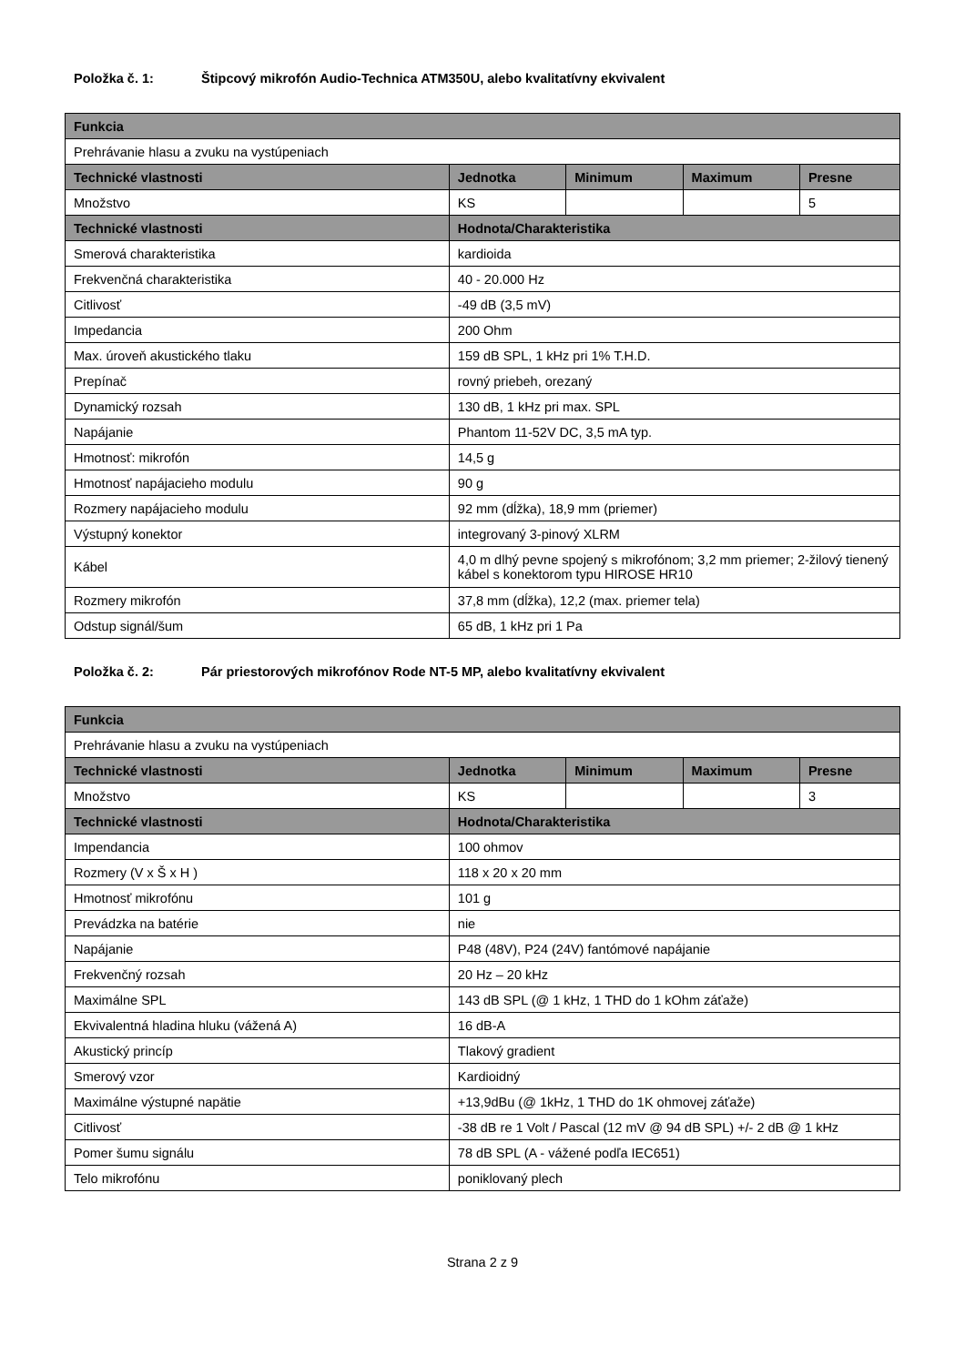Položka č. 1: Štipcový mikrofón Audio-Technica ATM350U, alebo kvalitatívny ekvivalent
| Funkcia | | | | |
| --- | --- | --- | --- | --- |
| Prehrávanie hlasu a zvuku na vystúpeniach | | | | |
| Technické vlastnosti | Jednotka | Minimum | Maximum | Presne |
| Množstvo | KS | | | 5 |
| Technické vlastnosti | Hodnota/Charakteristika | | | |
| Smerová charakteristika | kardioida | | | |
| Frekvenčná charakteristika | 40 - 20.000 Hz | | | |
| Citlivosť | -49 dB (3,5 mV) | | | |
| Impedancia | 200 Ohm | | | |
| Max. úroveň akustického tlaku | 159 dB SPL, 1 kHz pri 1% T.H.D. | | | |
| Prepínač | rovný priebeh, orezaný | | | |
| Dynamický rozsah | 130 dB, 1 kHz pri max. SPL | | | |
| Napájanie | Phantom 11-52V DC, 3,5 mA typ. | | | |
| Hmotnosť: mikrofón | 14,5 g | | | |
| Hmotnosť napájacieho modulu | 90 g | | | |
| Rozmery napájacieho modulu | 92 mm (dĺžka), 18,9 mm (priemer) | | | |
| Výstupný konektor | integrovaný 3-pinový XLRM | | | |
| Kábel | 4,0 m dlhý pevne spojený s mikrofónom; 3,2 mm priemer; 2-žilový tienený kábel s konektorom typu HIROSE HR10 | | | |
| Rozmery mikrofón | 37,8 mm (dĺžka), 12,2 (max. priemer tela) | | | |
| Odstup signál/šum | 65 dB, 1 kHz pri 1 Pa | | | |
Položka č. 2: Pár priestorových mikrofónov Rode NT-5 MP, alebo kvalitatívny ekvivalent
| Funkcia | | | | |
| --- | --- | --- | --- | --- |
| Prehrávanie hlasu a zvuku na vystúpeniach | | | | |
| Technické vlastnosti | Jednotka | Minimum | Maximum | Presne |
| Množstvo | KS | | | 3 |
| Technické vlastnosti | Hodnota/Charakteristika | | | |
| Impendancia | 100 ohmov | | | |
| Rozmery (V x Š x H ) | 118 x 20 x 20 mm | | | |
| Hmotnosť mikrofónu | 101 g | | | |
| Prevádzka na batérie | nie | | | |
| Napájanie | P48 (48V), P24 (24V) fantómové napájanie | | | |
| Frekvenčný rozsah | 20 Hz – 20 kHz | | | |
| Maximálne SPL | 143 dB SPL (@ 1 kHz, 1 THD do 1 kOhm záťaže) | | | |
| Ekvivalentná hladina hluku (vážená A) | 16 dB-A | | | |
| Akustický princíp | Tlakový gradient | | | |
| Smerový vzor | Kardioidný | | | |
| Maximálne výstupné napätie | +13,9dBu (@ 1kHz, 1 THD do 1K ohmovej záťaže) | | | |
| Citlivosť | -38 dB re 1 Volt / Pascal (12 mV @ 94 dB SPL) +/- 2 dB @ 1 kHz | | | |
| Pomer šumu signálu | 78 dB SPL (A - vážené podľa IEC651) | | | |
| Telo mikrofónu | poniklovaný plech | | | |
Strana 2 z 9